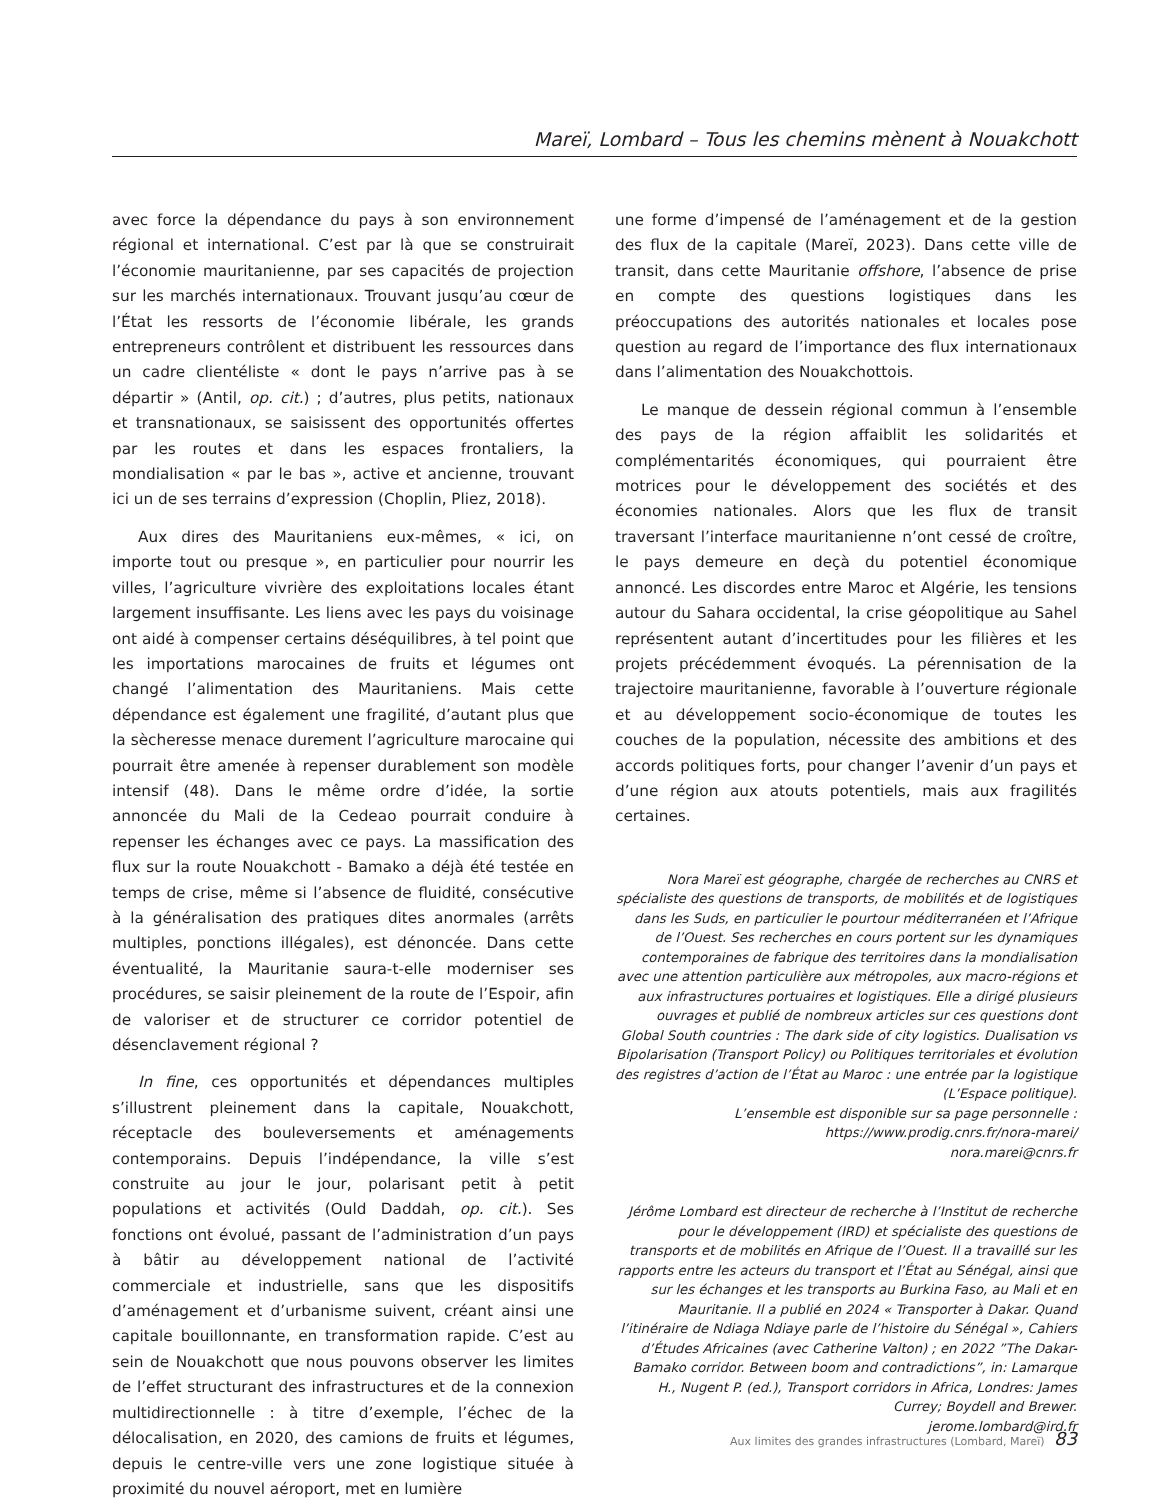Mareï, Lombard – Tous les chemins mènent à Nouakchott
avec force la dépendance du pays à son environnement régional et international. C’est par là que se construirait l’économie mauritanienne, par ses capacités de projection sur les marchés internationaux. Trouvant jusqu’au cœur de l’État les ressorts de l’économie libérale, les grands entrepreneurs contrôlent et distribuent les ressources dans un cadre clientéliste « dont le pays n’arrive pas à se départir » (Antil, op. cit.) ; d’autres, plus petits, nationaux et transnationaux, se saisissent des opportunités offertes par les routes et dans les espaces frontaliers, la mondialisation « par le bas », active et ancienne, trouvant ici un de ses terrains d’expression (Choplin, Pliez, 2018).
Aux dires des Mauritaniens eux-mêmes, « ici, on importe tout ou presque », en particulier pour nourrir les villes, l’agriculture vivrière des exploitations locales étant largement insuffisante. Les liens avec les pays du voisinage ont aidé à compenser certains déséquilibres, à tel point que les importations marocaines de fruits et légumes ont changé l’alimentation des Mauritaniens. Mais cette dépendance est également une fragilité, d’autant plus que la sècheresse menace durement l’agriculture marocaine qui pourrait être amenée à repenser durablement son modèle intensif (48). Dans le même ordre d’idée, la sortie annoncée du Mali de la Cedeao pourrait conduire à repenser les échanges avec ce pays. La massification des flux sur la route Nouakchott - Bamako a déjà été testée en temps de crise, même si l’absence de fluidité, consécutive à la généralisation des pratiques dites anormales (arrêts multiples, ponctions illégales), est dénoncée. Dans cette éventualité, la Mauritanie saura-t-elle moderniser ses procédures, se saisir pleinement de la route de l’Espoir, afin de valoriser et de structurer ce corridor potentiel de désenclavement régional ?
In fine, ces opportunités et dépendances multiples s’illustrent pleinement dans la capitale, Nouakchott, réceptacle des bouleversements et aménagements contemporains. Depuis l’indépendance, la ville s’est construite au jour le jour, polarisant petit à petit populations et activités (Ould Daddah, op. cit.). Ses fonctions ont évolué, passant de l’administration d’un pays à bâtir au développement national de l’activité commerciale et industrielle, sans que les dispositifs d’aménagement et d’urbanisme suivent, créant ainsi une capitale bouillonnante, en transformation rapide. C’est au sein de Nouakchott que nous pouvons observer les limites de l’effet structurant des infrastructures et de la connexion multidirectionnelle : à titre d’exemple, l’échec de la délocalisation, en 2020, des camions de fruits et légumes, depuis le centre-ville vers une zone logistique située à proximité du nouvel aéroport, met en lumière
une forme d’impensé de l’aménagement et de la gestion des flux de la capitale (Mareï, 2023). Dans cette ville de transit, dans cette Mauritanie offshore, l’absence de prise en compte des questions logistiques dans les préoccupations des autorités nationales et locales pose question au regard de l’importance des flux internationaux dans l’alimentation des Nouakchottois.
Le manque de dessein régional commun à l’ensemble des pays de la région affaiblit les solidarités et complémentarités économiques, qui pourraient être motrices pour le développement des sociétés et des économies nationales. Alors que les flux de transit traversant l’interface mauritanienne n’ont cessé de croître, le pays demeure en deçà du potentiel économique annoncé. Les discordes entre Maroc et Algérie, les tensions autour du Sahara occidental, la crise géopolitique au Sahel représentent autant d’incertitudes pour les filières et les projets précédemment évoqués. La pérennisation de la trajectoire mauritanienne, favorable à l’ouverture régionale et au développement socio-économique de toutes les couches de la population, nécessite des ambitions et des accords politiques forts, pour changer l’avenir d’un pays et d’une région aux atouts potentiels, mais aux fragilités certaines.
Nora Mareï est géographe, chargée de recherches au CNRS et spécialiste des questions de transports, de mobilités et de logistiques dans les Suds, en particulier le pourtour méditerranéen et l’Afrique de l’Ouest. Ses recherches en cours portent sur les dynamiques contemporaines de fabrique des territoires dans la mondialisation avec une attention particulière aux métropoles, aux macro-régions et aux infrastructures portuaires et logistiques. Elle a dirigé plusieurs ouvrages et publié de nombreux articles sur ces questions dont Global South countries : The dark side of city logistics. Dualisation vs Bipolarisation (Transport Policy) ou Politiques territoriales et évolution des registres d’action de l’État au Maroc : une entrée par la logistique (L’Espace politique).
L’ensemble est disponible sur sa page personnelle :
https://www.prodig.cnrs.fr/nora-marei/
nora.marei@cnrs.fr
Jérôme Lombard est directeur de recherche à l’Institut de recherche pour le développement (IRD) et spécialiste des questions de transports et de mobilités en Afrique de l’Ouest. Il a travaillé sur les rapports entre les acteurs du transport et l’État au Sénégal, ainsi que sur les échanges et les transports au Burkina Faso, au Mali et en Mauritanie. Il a publié en 2024 « Transporter à Dakar. Quand l’itinéraire de Ndiaga Ndiaye parle de l’histoire du Sénégal », Cahiers d’Études Africaines (avec Catherine Valton) ; en 2022 ”The Dakar-Bamako corridor. Between boom and contradictions”, in: Lamarque H., Nugent P. (ed.), Transport corridors in Africa, Londres: James Currey; Boydell and Brewer.
jerome.lombard@ird.fr
Aux limites des grandes infrastructures (Lombard, Mareï) 83